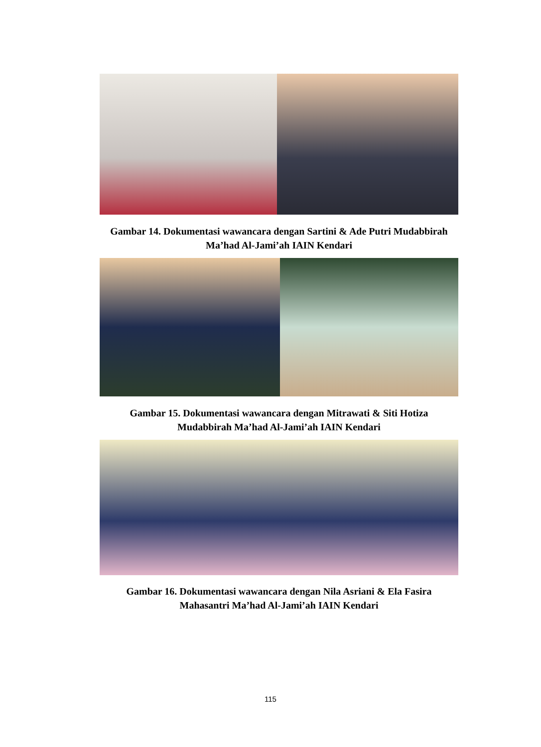Gambar 14. Dokumentasi wawancara dengan Sartini & Ade Putri Mudabbirah
Ma’had Al-Jami’ah IAIN Kendari
Gambar 15. Dokumentasi wawancara dengan Mitrawati & Siti Hotiza
Mudabbirah Ma’had Al-Jami’ah IAIN Kendari
Gambar 16. Dokumentasi wawancara dengan Nila Asriani & Ela Fasira
Mahasantri Ma’had Al-Jami’ah IAIN Kendari
115